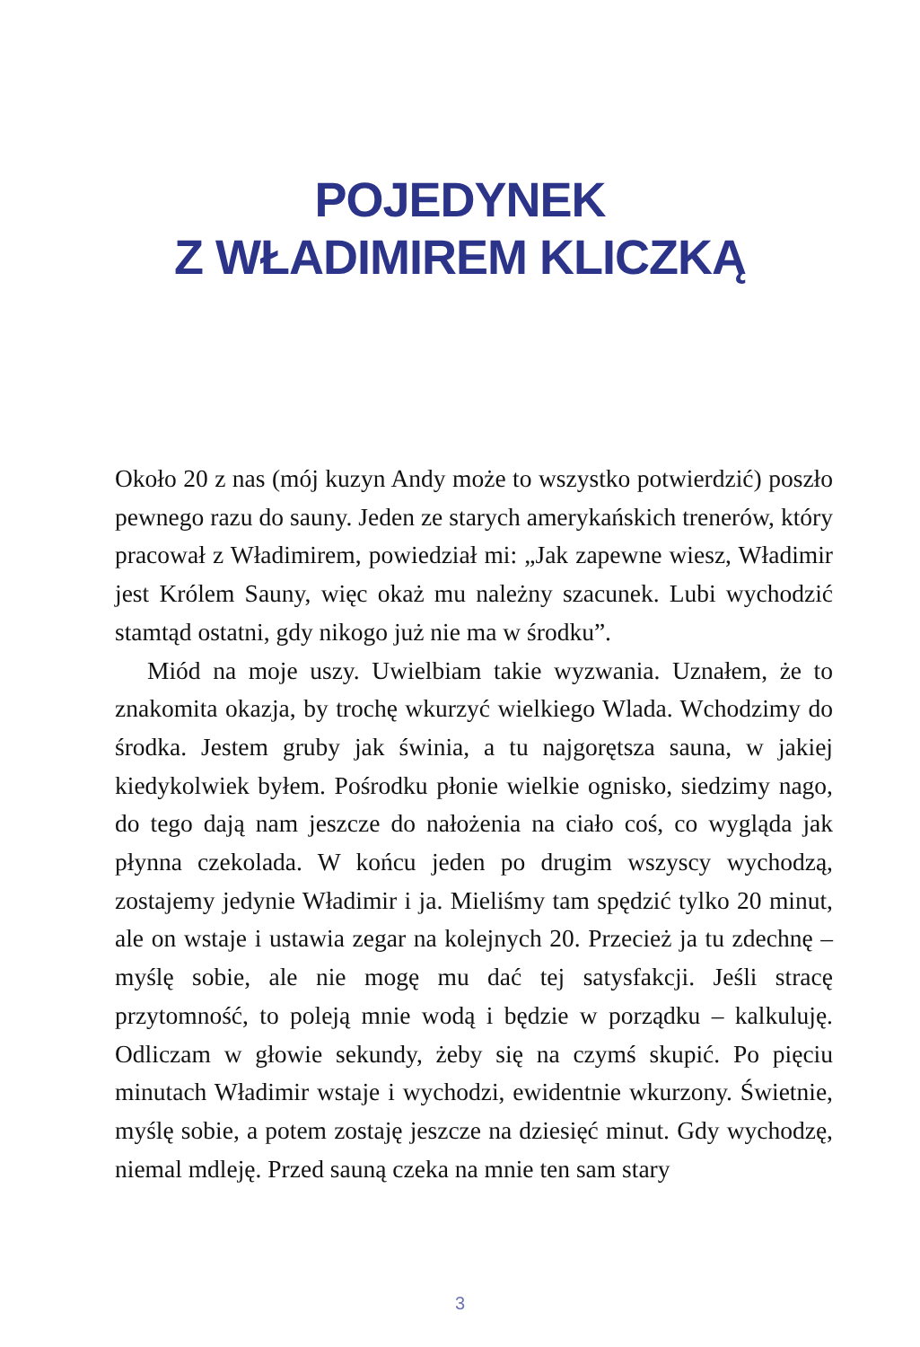POJEDYNEK
Z WŁADIMIREM KLICZKĄ
Około 20 z nas (mój kuzyn Andy może to wszystko potwierdzić) poszło pewnego razu do sauny. Jeden ze starych amerykańskich trenerów, który pracował z Władimirem, powiedział mi: „Jak zapewne wiesz, Władimir jest Królem Sauny, więc okaż mu należny szacunek. Lubi wychodzić stamtąd ostatni, gdy nikogo już nie ma w środku”.
Miód na moje uszy. Uwielbiam takie wyzwania. Uznałem, że to znakomita okazja, by trochę wkurzyć wielkiego Wlada. Wchodzimy do środka. Jestem gruby jak świnia, a tu najgorętsza sauna, w jakiej kiedykolwiek byłem. Pośrodku płonie wielkie ognisko, siedzimy nago, do tego dają nam jeszcze do nałożenia na ciało coś, co wygląda jak płynna czekolada. W końcu jeden po drugim wszyscy wychodzą, zostajemy jedynie Władimir i ja. Mieliśmy tam spędzić tylko 20 minut, ale on wstaje i ustawia zegar na kolejnych 20. Przecież ja tu zdechnę – myślę sobie, ale nie mogę mu dać tej satysfakcji. Jeśli stracę przytomność, to poleją mnie wodą i będzie w porządku – kalkuluję. Odliczam w głowie sekundy, żeby się na czymś skupić. Po pięciu minutach Władimir wstaje i wychodzi, ewidentnie wkurzony. Świetnie, myślę sobie, a potem zostaję jeszcze na dziesięć minut. Gdy wychodzę, niemal mdleję. Przed sauną czeka na mnie ten sam stary
3